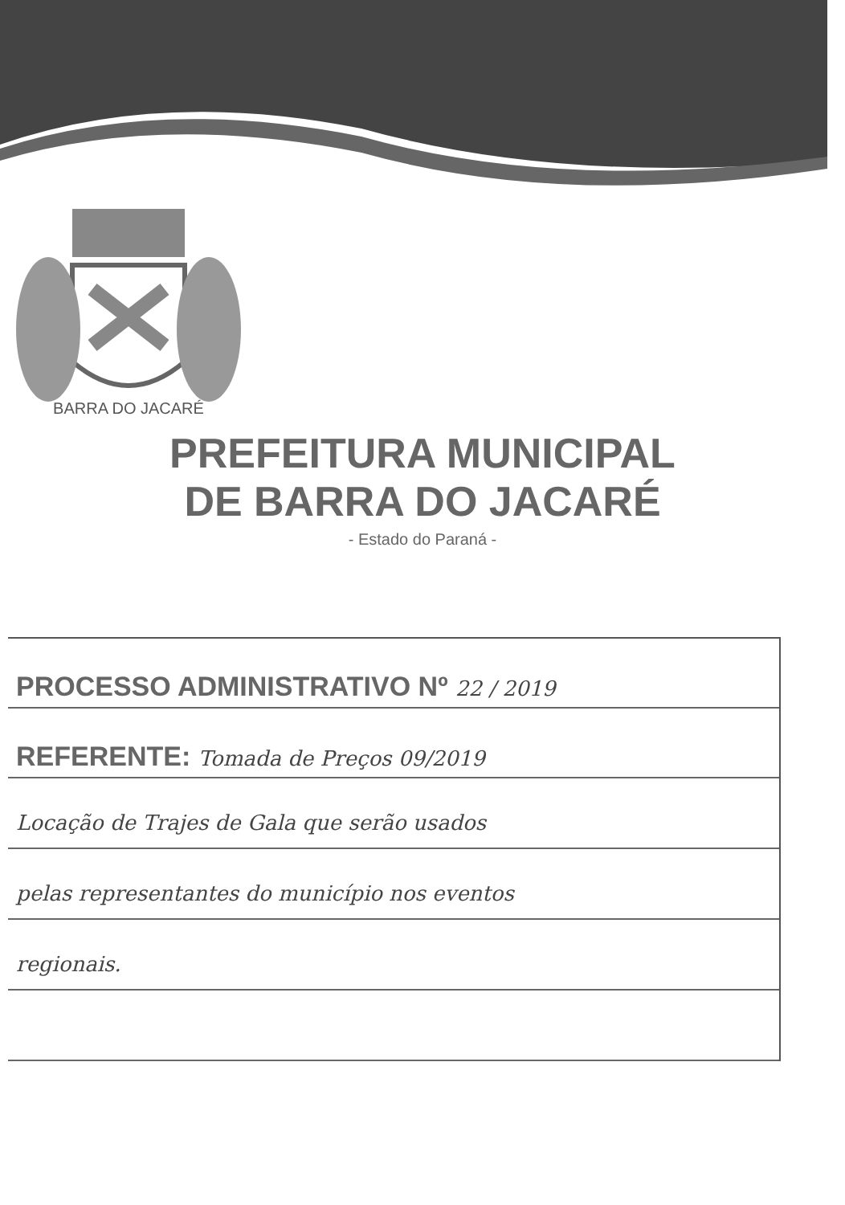BARRA DO JACARÉ
PREFEITURA MUNICIPAL
DE BARRA DO JACARÉ
- Estado do Paraná -
PROCESSO ADMINISTRATIVO Nº 22 / 2019
REFERENTE: Tomada de Preços 09/2019
Locação de Trajes de Gala que serão usados
pelas representantes do município nos eventos
regionais.